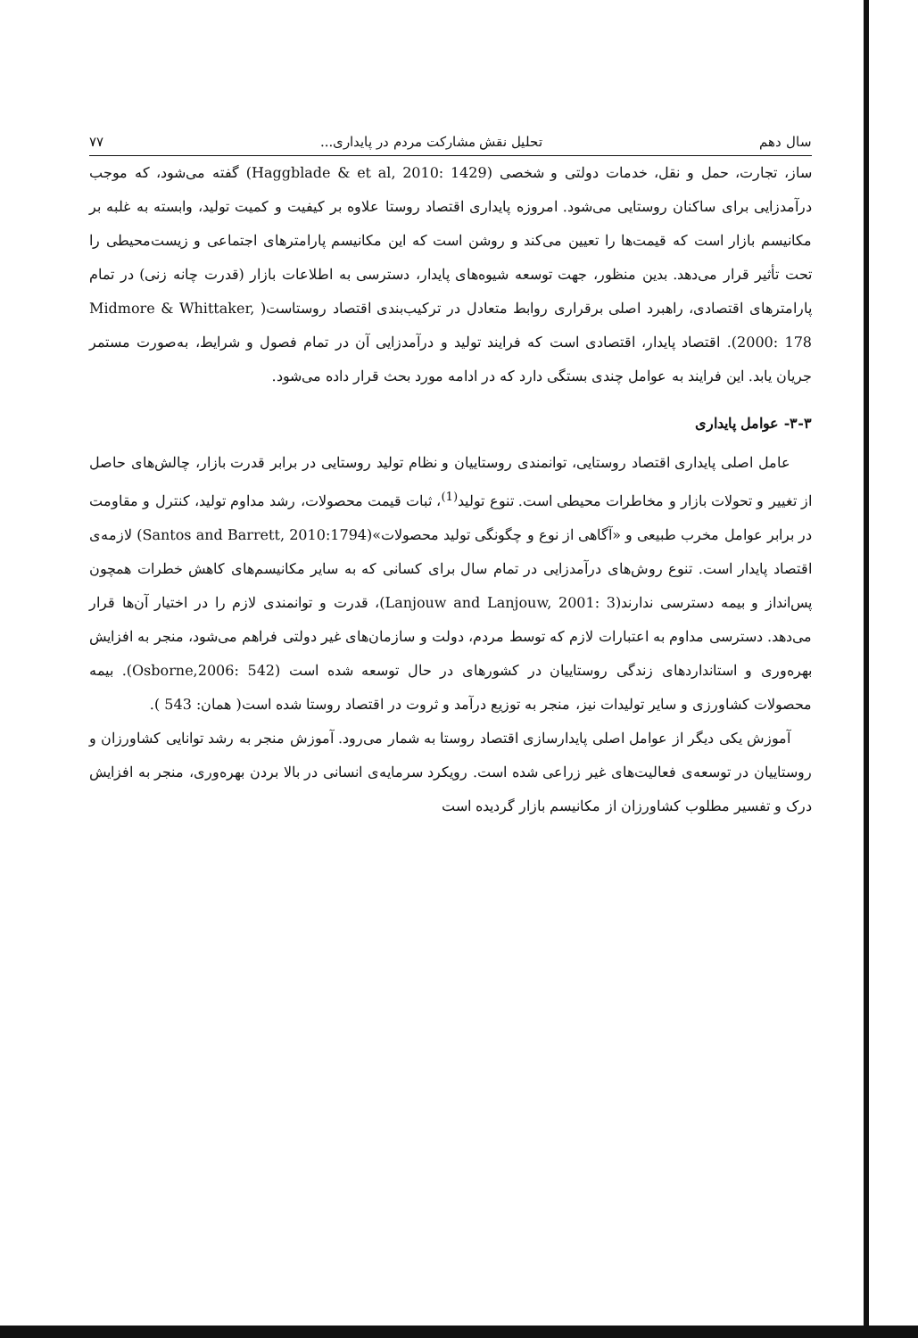سال دهم تحلیل نقش مشارکت مردم در پایداری... ۷۷
ساز، تجارت، حمل و نقل، خدمات دولتی و شخصی (Haggblade & et al, 2010: 1429) گفته می‌شود، که موجب درآمدزایی برای ساکنان روستایی می‌شود. امروزه پایداری اقتصاد روستا علاوه بر کیفیت و کمیت تولید، وابسته به غلبه بر مکانیسم بازار است که قیمت‌ها را تعیین می‌کند و روشن است که این مکانیسم پارامترهای اجتماعی و زیست‌محیطی را تحت تأثیر قرار می‌دهد. بدین منظور، جهت توسعه شیوه‌های پایدار، دسترسی به اطلاعات بازار (قدرت چانه زنی) در تمام پارامترهای اقتصادی، راهبرد اصلی برقراری روابط متعادل در ترکیب‌بندی اقتصاد روستاست( Midmore & Whittaker, 2000: 178). اقتصاد پایدار، اقتصادی است که فرایند تولید و درآمدزایی آن در تمام فصول و شرایط، به‌صورت مستمر جریان یابد. این فرایند به عوامل چندی بستگی دارد که در ادامه مورد بحث قرار داده می‌شود.
۳-۳- عوامل پایداری
عامل اصلی پایداری اقتصاد روستایی، توانمندی روستاییان و نظام تولید روستایی در برابر قدرت بازار، چالش‌های حاصل از تغییر و تحولات بازار و مخاطرات محیطی است. تنوع تولید<sup>(1)</sup>، ثبات قیمت محصولات، رشد مداوم تولید، کنترل و مقاومت در برابر عوامل مخرب طبیعی و «آگاهی از نوع و چگونگی تولید محصولات»(Santos and Barrett, 2010:1794) لازمه‌ی اقتصاد پایدار است. تنوع روش‌های درآمدزایی در تمام سال برای کسانی که به سایر مکانیسم‌های کاهش خطرات همچون پس‌انداز و بیمه دسترسی ندارند(Lanjouw and Lanjouw, 2001: 3)، قدرت و توانمندی لازم را در اختیار آن‌ها قرار می‌دهد. دسترسی مداوم به اعتبارات لازم که توسط مردم، دولت و سازمان‌های غیر دولتی فراهم می‌شود، منجر به افزایش بهره‌وری و استانداردهای زندگی روستاییان در کشورهای در حال توسعه شده است (Osborne,2006: 542). بیمه محصولات کشاورزی و سایر تولیدات نیز، منجر به توزیع درآمد و ثروت در اقتصاد روستا شده است( همان: 543 ).
آموزش یکی دیگر از عوامل اصلی پایدارسازی اقتصاد روستا به شمار می‌رود. آموزش منجر به رشد توانایی کشاورزان و روستاییان در توسعه‌ی فعالیت‌های غیر زراعی شده است. رویکرد سرمایه‌ی انسانی در بالا بردن بهره‌وری، منجر به افزایش درک و تفسیر مطلوب کشاورزان از مکانیسم بازار گردیده است